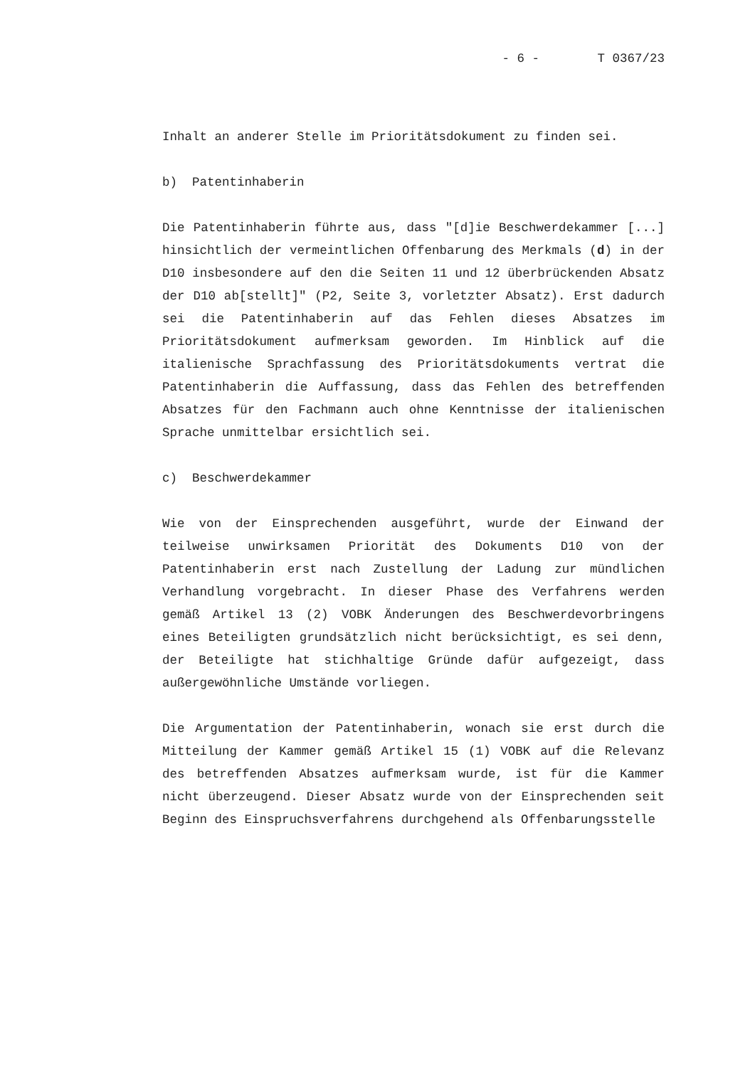- 6 - T 0367/23
Inhalt an anderer Stelle im Prioritätsdokument zu finden sei.
b) Patentinhaberin
Die Patentinhaberin führte aus, dass "[d]ie Beschwerdekammer [...] hinsichtlich der vermeintlichen Offenbarung des Merkmals (d) in der D10 insbesondere auf den die Seiten 11 und 12 überbrückenden Absatz der D10 ab[stellt]" (P2, Seite 3, vorletzter Absatz). Erst dadurch sei die Patentinhaberin auf das Fehlen dieses Absatzes im Prioritätsdokument aufmerksam geworden. Im Hinblick auf die italienische Sprachfassung des Prioritätsdokuments vertrat die Patentinhaberin die Auffassung, dass das Fehlen des betreffenden Absatzes für den Fachmann auch ohne Kenntnisse der italienischen Sprache unmittelbar ersichtlich sei.
c) Beschwerdekammer
Wie von der Einsprechenden ausgeführt, wurde der Einwand der teilweise unwirksamen Priorität des Dokuments D10 von der Patentinhaberin erst nach Zustellung der Ladung zur mündlichen Verhandlung vorgebracht. In dieser Phase des Verfahrens werden gemäß Artikel 13 (2) VOBK Änderungen des Beschwerdevorbringens eines Beteiligten grundsätzlich nicht berücksichtigt, es sei denn, der Beteiligte hat stichhaltige Gründe dafür aufgezeigt, dass außergewöhnliche Umstände vorliegen.
Die Argumentation der Patentinhaberin, wonach sie erst durch die Mitteilung der Kammer gemäß Artikel 15 (1) VOBK auf die Relevanz des betreffenden Absatzes aufmerksam wurde, ist für die Kammer nicht überzeugend. Dieser Absatz wurde von der Einsprechenden seit Beginn des Einspruchsverfahrens durchgehend als Offenbarungsstelle